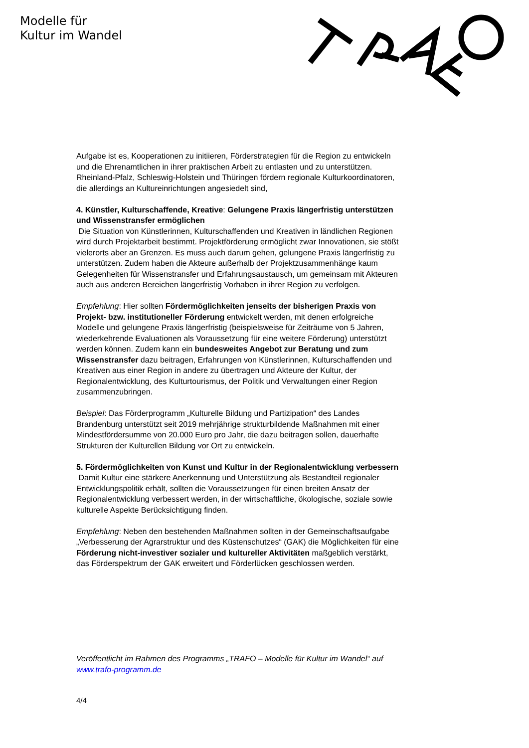Modelle für
Kultur im Wandel
Aufgabe ist es, Kooperationen zu initiieren, Förderstrategien für die Region zu entwickeln und die Ehrenamtlichen in ihrer praktischen Arbeit zu entlasten und zu unterstützen. Rheinland-Pfalz, Schleswig-Holstein und Thüringen fördern regionale Kulturkoordinatoren, die allerdings an Kultureinrichtungen angesiedelt sind,
4. Künstler, Kulturschaffende, Kreative: Gelungene Praxis längerfristig unterstützen und Wissenstransfer ermöglichen
Die Situation von Künstlerinnen, Kulturschaffenden und Kreativen in ländlichen Regionen wird durch Projektarbeit bestimmt. Projektförderung ermöglicht zwar Innovationen, sie stößt vielerorts aber an Grenzen. Es muss auch darum gehen, gelungene Praxis längerfristig zu unterstützen. Zudem haben die Akteure außerhalb der Projektzusammenhänge kaum Gelegenheiten für Wissenstransfer und Erfahrungsaustausch, um gemeinsam mit Akteuren auch aus anderen Bereichen längerfristig Vorhaben in ihrer Region zu verfolgen.
Empfehlung: Hier sollten Fördermöglichkeiten jenseits der bisherigen Praxis von Projekt- bzw. institutioneller Förderung entwickelt werden, mit denen erfolgreiche Modelle und gelungene Praxis längerfristig (beispielsweise für Zeiträume von 5 Jahren, wiederkehrende Evaluationen als Voraussetzung für eine weitere Förderung) unterstützt werden können. Zudem kann ein bundesweites Angebot zur Beratung und zum Wissenstransfer dazu beitragen, Erfahrungen von Künstlerinnen, Kulturschaffenden und Kreativen aus einer Region in andere zu übertragen und Akteure der Kultur, der Regionalentwicklung, des Kulturtourismus, der Politik und Verwaltungen einer Region zusammenzubringen.
Beispiel: Das Förderprogramm „Kulturelle Bildung und Partizipation“ des Landes Brandenburg unterstützt seit 2019 mehrjährige strukturbildende Maßnahmen mit einer Mindestfördersumme von 20.000 Euro pro Jahr, die dazu beitragen sollen, dauerhafte Strukturen der Kulturellen Bildung vor Ort zu entwickeln.
5. Fördermöglichkeiten von Kunst und Kultur in der Regionalentwicklung verbessern
Damit Kultur eine stärkere Anerkennung und Unterstützung als Bestandteil regionaler Entwicklungspolitik erhält, sollten die Voraussetzungen für einen breiten Ansatz der Regionalentwicklung verbessert werden, in der wirtschaftliche, ökologische, soziale sowie kulturelle Aspekte Berücksichtigung finden.
Empfehlung: Neben den bestehenden Maßnahmen sollten in der Gemeinschaftsaufgabe „Verbesserung der Agrarstruktur und des Küstenschutzes“ (GAK) die Möglichkeiten für eine Förderung nicht-investiver sozialer und kultureller Aktivitäten maßgeblich verstärkt, das Förderspektrum der GAK erweitert und Förderlücken geschlossen werden.
Veröffentlicht im Rahmen des Programms „TRAFO – Modelle für Kultur im Wandel“ auf www.trafo-programm.de
4/4